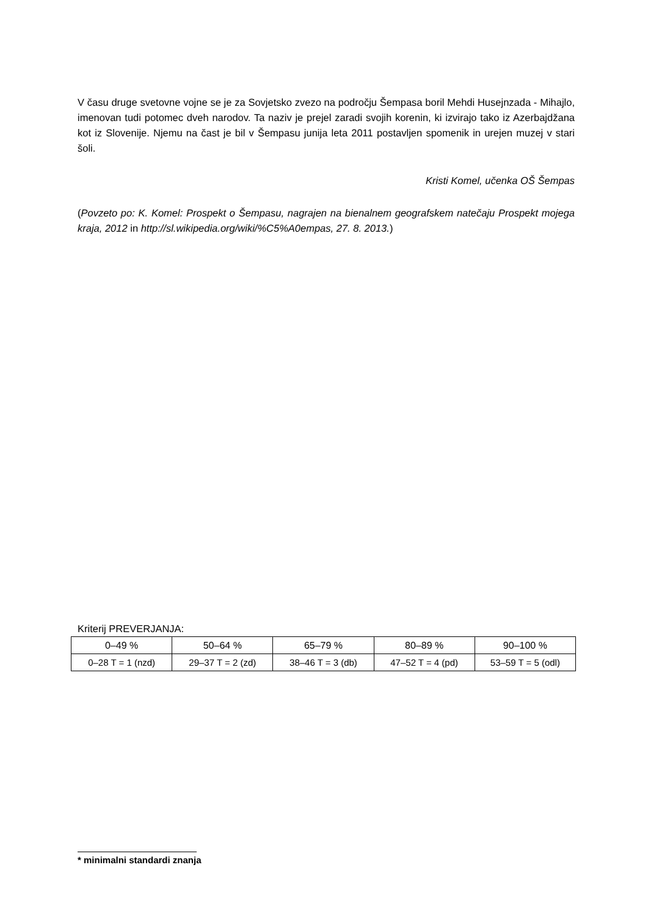V času druge svetovne vojne se je za Sovjetsko zvezo na področju Šempasa boril Mehdi Husejnzada - Mihajlo, imenovan tudi potomec dveh narodov. Ta naziv je prejel zaradi svojih korenin, ki izvirajo tako iz Azerbajdžana kot iz Slovenije. Njemu na čast je bil v Šempasu junija leta 2011 postavljen spomenik in urejen muzej v stari šoli.
Kristi Komel, učenka OŠ Šempas
(Povzeto po: K. Komel: Prospekt o Šempasu, nagrajen na bienalnem geografskem natečaju Prospekt mojega kraja, 2012 in http://sl.wikipedia.org/wiki/%C5%A0empas, 27. 8. 2013.)
Kriterij PREVERJANJA:
| 0–49 % | 50–64 % | 65–79 % | 80–89 % | 90–100 % |
| 0–28 T = 1 (nzd) | 29–37 T = 2 (zd) | 38–46 T = 3 (db) | 47–52 T = 4 (pd) | 53–59 T = 5 (odl) |
* minimalni standardi znanja